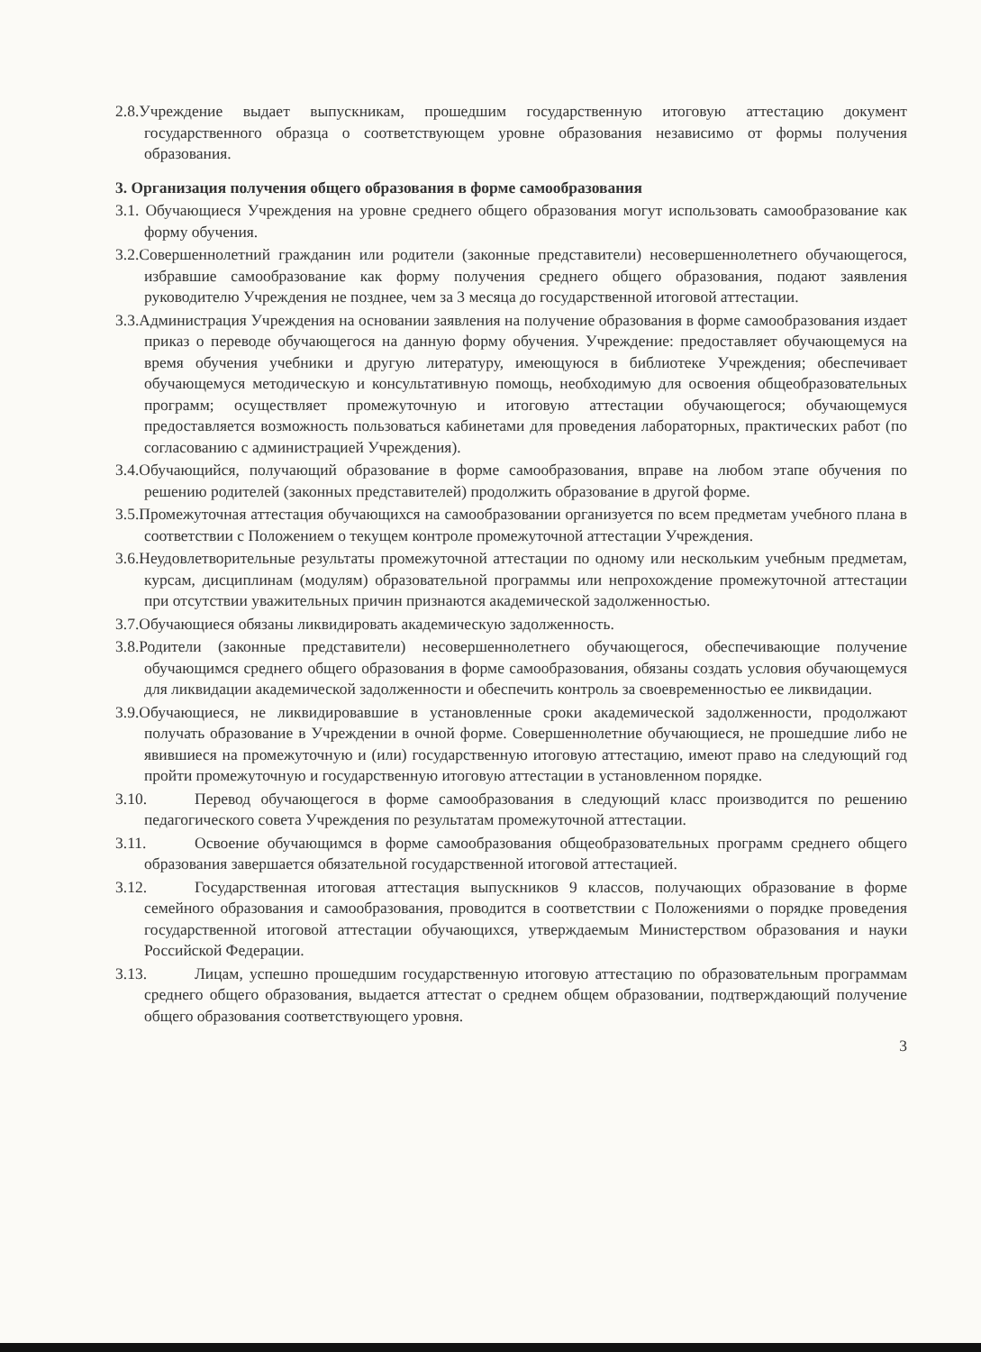2.8.Учреждение выдает выпускникам, прошедшим государственную итоговую аттестацию документ государственного образца о соответствующем уровне образования независимо от формы получения образования.
3. Организация получения общего образования в форме самообразования
3.1. Обучающиеся Учреждения на уровне среднего общего образования могут использовать самообразование как форму обучения.
3.2.Совершеннолетний гражданин или родители (законные представители) несовершеннолетнего обучающегося, избравшие самообразование как форму получения среднего общего образования, подают заявления руководителю Учреждения не позднее, чем за 3 месяца до государственной итоговой аттестации.
3.3.Администрация Учреждения на основании заявления на получение образования в форме самообразования издает приказ о переводе обучающегося на данную форму обучения. Учреждение: предоставляет обучающемуся на время обучения учебники и другую литературу, имеющуюся в библиотеке Учреждения; обеспечивает обучающемуся методическую и консультативную помощь, необходимую для освоения общеобразовательных программ; осуществляет промежуточную и итоговую аттестации обучающегося; обучающемуся предоставляется возможность пользоваться кабинетами для проведения лабораторных, практических работ (по согласованию с администрацией Учреждения).
3.4.Обучающийся, получающий образование в форме самообразования, вправе на любом этапе обучения по решению родителей (законных представителей) продолжить образование в другой форме.
3.5.Промежуточная аттестация обучающихся на самообразовании организуется по всем предметам учебного плана в соответствии с Положением о текущем контроле промежуточной аттестации Учреждения.
3.6.Неудовлетворительные результаты промежуточной аттестации по одному или нескольким учебным предметам, курсам, дисциплинам (модулям) образовательной программы или непрохождение промежуточной аттестации при отсутствии уважительных причин признаются академической задолженностью.
3.7.Обучающиеся обязаны ликвидировать академическую задолженность.
3.8.Родители (законные представители) несовершеннолетнего обучающегося, обеспечивающие получение обучающимся среднего общего образования в форме самообразования, обязаны создать условия обучающемуся для ликвидации академической задолженности и обеспечить контроль за своевременностью ее ликвидации.
3.9.Обучающиеся, не ликвидировавшие в установленные сроки академической задолженности, продолжают получать образование в Учреждении в очной форме. Совершеннолетние обучающиеся, не прошедшие либо не явившиеся на промежуточную и (или) государственную итоговую аттестацию, имеют право на следующий год пройти промежуточную и государственную итоговую аттестации в установленном порядке.
3.10. Перевод обучающегося в форме самообразования в следующий класс производится по решению педагогического совета Учреждения по результатам промежуточной аттестации.
3.11. Освоение обучающимся в форме самообразования общеобразовательных программ среднего общего образования завершается обязательной государственной итоговой аттестацией.
3.12. Государственная итоговая аттестация выпускников 9 классов, получающих образование в форме семейного образования и самообразования, проводится в соответствии с Положениями о порядке проведения государственной итоговой аттестации обучающихся, утверждаемым Министерством образования и науки Российской Федерации.
3.13. Лицам, успешно прошедшим государственную итоговую аттестацию по образовательным программам среднего общего образования, выдается аттестат о среднем общем образовании, подтверждающий получение общего образования соответствующего уровня.
3